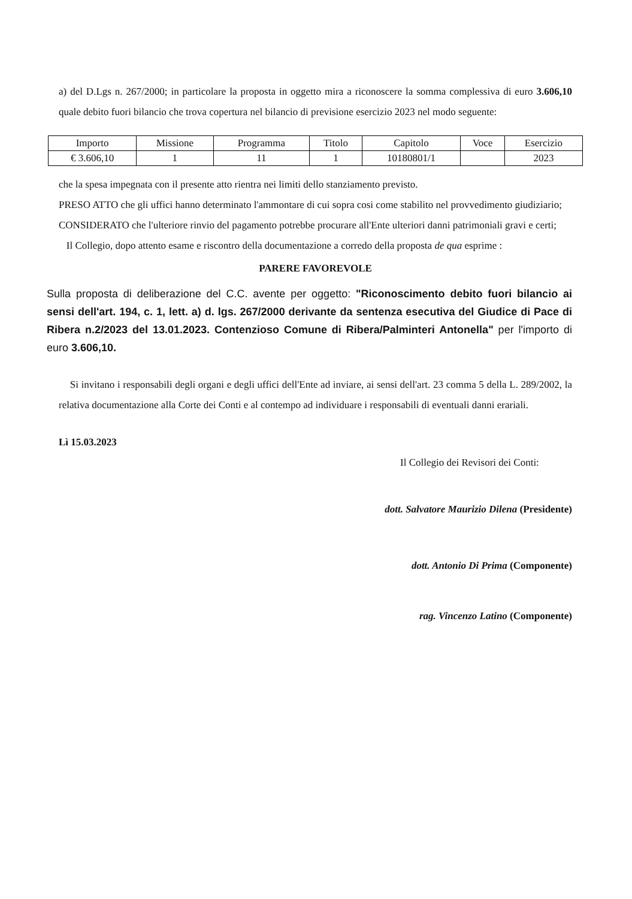a) del D.Lgs n. 267/2000; in particolare la proposta in oggetto mira a riconoscere la somma complessiva di euro 3.606,10 quale debito fuori bilancio che trova copertura nel bilancio di previsione esercizio 2023 nel modo seguente:
| Importo | Missione | Programma | Titolo | Capitolo | Voce | Esercizio |
| --- | --- | --- | --- | --- | --- | --- |
| € 3.606,10 | 1 | 11 | 1 | 10180801/1 | | 2023 |
che la spesa impegnata con il presente atto rientra nei limiti dello stanziamento previsto.
PRESO ATTO che gli uffici hanno determinato l'ammontare di cui sopra cosi come stabilito nel provvedimento giudiziario;
CONSIDERATO che l'ulteriore rinvio del pagamento potrebbe procurare all'Ente ulteriori danni patrimoniali gravi e certi;
Il Collegio, dopo attento esame e riscontro della documentazione a corredo della proposta de qua esprime :
PARERE FAVOREVOLE
Sulla proposta di deliberazione del C.C. avente per oggetto: "Riconoscimento debito fuori bilancio ai sensi dell'art. 194, c. 1, lett. a) d. lgs. 267/2000 derivante da sentenza esecutiva del Giudice di Pace di Ribera n.2/2023 del 13.01.2023. Contenzioso Comune di Ribera/Palminteri Antonella" per l'importo di euro 3.606,10.
Si invitano i responsabili degli organi e degli uffici dell'Ente ad inviare, ai sensi dell'art. 23 comma 5 della L. 289/2002, la relativa documentazione alla Corte dei Conti e al contempo ad individuare i responsabili di eventuali danni erariali.
Lì 15.03.2023
Il Collegio dei Revisori dei Conti:
dott. Salvatore Maurizio Dilena (Presidente)
dott. Antonio Di Prima (Componente)
rag. Vincenzo Latino (Componente)